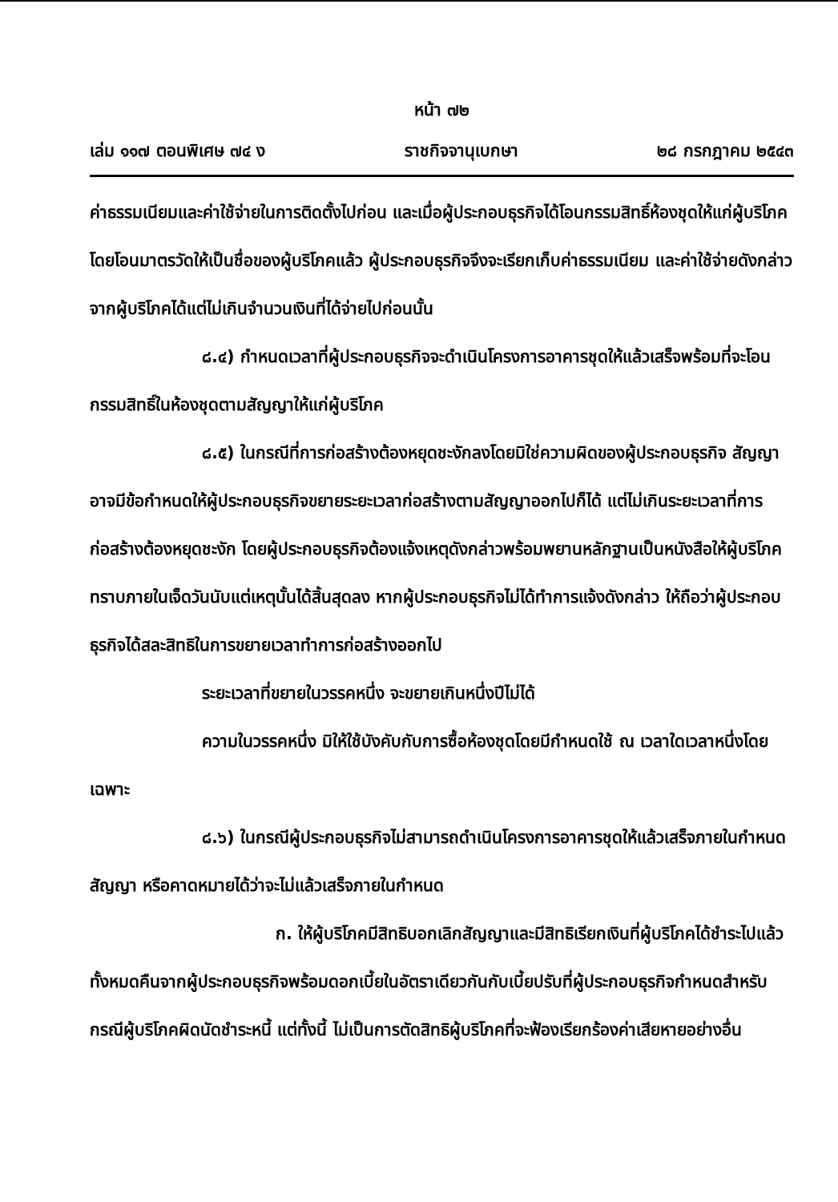หน้า ๗๒
เล่ม ๑๑๗ ตอนพิเศษ ๗๔ ง ราชกิจจานุเบกษา ๒๘ กรกฎาคม ๒๕๔๓
ค่าธรรมเนียมและค่าใช้จ่ายในการติดตั้งไปก่อน และเมื่อผู้ประกอบธุรกิจได้โอนกรรมสิทธิ์ห้องชุดให้แก่ผู้บริโภคโดยโอนมาตรวัดให้เป็นชื่อของผู้บริโภคแล้ว ผู้ประกอบธุรกิจจึงจะเรียกเก็บค่าธรรมเนียม และค่าใช้จ่ายดังกล่าวจากผู้บริโภคได้แต่ไม่เกินจำนวนเงินที่ได้จ่ายไปก่อนนั้น
๘.๔) กำหนดเวลาที่ผู้ประกอบธุรกิจจะดำเนินโครงการอาคารชุดให้แล้วเสร็จพร้อมที่จะโอนกรรมสิทธิ์ในห้องชุดตามสัญญาให้แก่ผู้บริโภค
๘.๕) ในกรณีที่การก่อสร้างต้องหยุดชะงักลงโดยมิใช่ความผิดของผู้ประกอบธุรกิจ สัญญาอาจมีข้อกำหนดให้ผู้ประกอบธุรกิจขยายระยะเวลาก่อสร้างตามสัญญาออกไปก็ได้ แต่ไม่เกินระยะเวลาที่การก่อสร้างต้องหยุดชะงัก โดยผู้ประกอบธุรกิจต้องแจ้งเหตุดังกล่าวพร้อมพยานหลักฐานเป็นหนังสือให้ผู้บริโภคทราบภายในเจ็ดวันนับแต่เหตุนั้นได้สิ้นสุดลง หากผู้ประกอบธุรกิจไม่ได้ทำการแจ้งดังกล่าว ให้ถือว่าผู้ประกอบธุรกิจได้สละสิทธิในการขยายเวลาทำการก่อสร้างออกไป
ระยะเวลาที่ขยายในวรรคหนึ่ง จะขยายเกินหนึ่งปีไม่ได้
ความในวรรคหนึ่ง มิให้ใช้บังคับกับการซื้อห้องชุดโดยมีกำหนดใช้ ณ เวลาใดเวลาหนึ่งโดยเฉพาะ
๘.๖) ในกรณีผู้ประกอบธุรกิจไม่สามารถดำเนินโครงการอาคารชุดให้แล้วเสร็จภายในกำหนดสัญญา หรือคาดหมายได้ว่าจะไม่แล้วเสร็จภายในกำหนด
ก. ให้ผู้บริโภคมีสิทธิบอกเลิกสัญญาและมีสิทธิเรียกเงินที่ผู้บริโภคได้ชำระไปแล้วทั้งหมดคืนจากผู้ประกอบธุรกิจพร้อมดอกเบี้ยในอัตราเดียวกันกับเบี้ยปรับที่ผู้ประกอบธุรกิจกำหนดสำหรับกรณีผู้บริโภคผิดนัดชำระหนี้ แต่ทั้งนี้ ไม่เป็นการตัดสิทธิผู้บริโภคที่จะฟ้องเรียกร้องค่าเสียหายอย่างอื่น